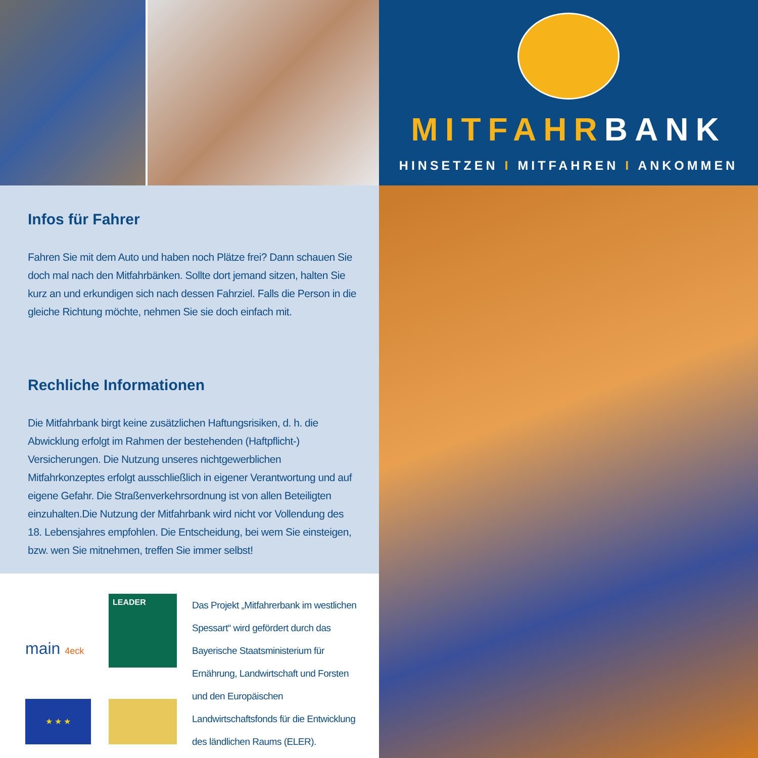MITFAHRBANK
HINSETZEN I MITFAHREN I ANKOMMEN
Infos für Fahrer
Fahren Sie mit dem Auto und haben noch Plätze frei? Dann schauen Sie doch mal nach den Mitfahrbänken. Sollte dort jemand sitzen, halten Sie kurz an und erkundigen sich nach dessen Fahrziel. Falls die Person in die gleiche Richtung möchte, nehmen Sie sie doch einfach mit.
Rechliche Informationen
Die Mitfahrbank birgt keine zusätzlichen Haftungsrisiken, d. h. die Abwicklung erfolgt im Rahmen der bestehenden (Haftpflicht-) Versicherungen. Die Nutzung unseres nichtgewerblichen Mitfahrkonzeptes erfolgt ausschließlich in eigener Verantwortung und auf eigene Gefahr. Die Straßenverkehrsordnung ist von allen Beteiligten einzuhalten.Die Nutzung der Mitfahrbank wird nicht vor Vollendung des 18. Lebensjahres empfohlen. Die Entscheidung, bei wem Sie einsteigen, bzw. wen Sie mitnehmen, treffen Sie immer selbst!
main 4eck
LEADER
★ ★ ★
Das Projekt „Mitfahrerbank im westlichen Spessart“ wird gefördert durch das Bayerische Staatsministerium für Ernährung, Landwirtschaft und Forsten und den Europäischen Landwirtschaftsfonds für die Entwicklung des ländlichen Raums (ELER).